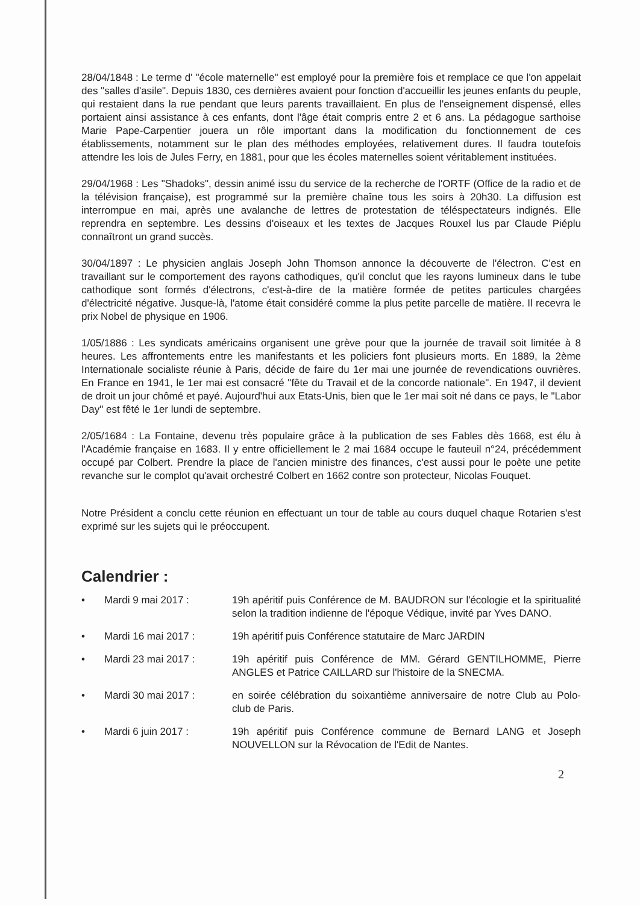28/04/1848 : Le terme d' "école maternelle" est employé pour la première fois et remplace ce que l'on appelait des "salles d'asile". Depuis 1830, ces dernières avaient pour fonction d'accueillir les jeunes enfants du peuple, qui restaient dans la rue pendant que leurs parents travaillaient. En plus de l'enseignement dispensé, elles portaient ainsi assistance à ces enfants, dont l'âge était compris entre 2 et 6 ans. La pédagogue sarthoise Marie Pape-Carpentier jouera un rôle important dans la modification du fonctionnement de ces établissements, notamment sur le plan des méthodes employées, relativement dures. Il faudra toutefois attendre les lois de Jules Ferry, en 1881, pour que les écoles maternelles soient véritablement instituées.
29/04/1968 : Les "Shadoks", dessin animé issu du service de la recherche de l'ORTF (Office de la radio et de la télévision française), est programmé sur la première chaîne tous les soirs à 20h30. La diffusion est interrompue en mai, après une avalanche de lettres de protestation de téléspectateurs indignés. Elle reprendra en septembre. Les dessins d'oiseaux et les textes de Jacques Rouxel lus par Claude Piéplu connaîtront un grand succès.
30/04/1897 : Le physicien anglais Joseph John Thomson annonce la découverte de l'électron. C'est en travaillant sur le comportement des rayons cathodiques, qu'il conclut que les rayons lumineux dans le tube cathodique sont formés d'électrons, c'est-à-dire de la matière formée de petites particules chargées d'électricité négative. Jusque-là, l'atome était considéré comme la plus petite parcelle de matière. Il recevra le prix Nobel de physique en 1906.
1/05/1886 : Les syndicats américains organisent une grève pour que la journée de travail soit limitée à 8 heures. Les affrontements entre les manifestants et les policiers font plusieurs morts. En 1889, la 2ème Internationale socialiste réunie à Paris, décide de faire du 1er mai une journée de revendications ouvrières. En France en 1941, le 1er mai est consacré "fête du Travail et de la concorde nationale". En 1947, il devient de droit un jour chômé et payé. Aujourd'hui aux Etats-Unis, bien que le 1er mai soit né dans ce pays, le "Labor Day" est fêté le 1er lundi de septembre.
2/05/1684 : La Fontaine, devenu très populaire grâce à la publication de ses Fables dès 1668, est élu à l'Académie française en 1683. Il y entre officiellement le 2 mai 1684 occupe le fauteuil n°24, précédemment occupé par Colbert. Prendre la place de l'ancien ministre des finances, c'est aussi pour le poète une petite revanche sur le complot qu'avait orchestré Colbert en 1662 contre son protecteur, Nicolas Fouquet.
Notre Président a conclu cette réunion en effectuant un tour de table au cours duquel chaque Rotarien s'est exprimé sur les sujets qui le préoccupent.
Calendrier :
• Mardi 9 mai 2017 : 19h apéritif puis Conférence de M. BAUDRON sur l'écologie et la spiritualité selon la tradition indienne de l'époque Védique, invité par Yves DANO.
• Mardi 16 mai 2017 : 19h apéritif puis Conférence statutaire de Marc JARDIN
• Mardi 23 mai 2017 : 19h apéritif puis Conférence de MM. Gérard GENTILHOMME, Pierre ANGLES et Patrice CAILLARD sur l'histoire de la SNECMA.
• Mardi 30 mai 2017 : en soirée célébration du soixantième anniversaire de notre Club au Polo-club de Paris.
• Mardi 6 juin 2017 : 19h apéritif puis Conférence commune de Bernard LANG et Joseph NOUVELLON sur la Révocation de l'Edit de Nantes.
2